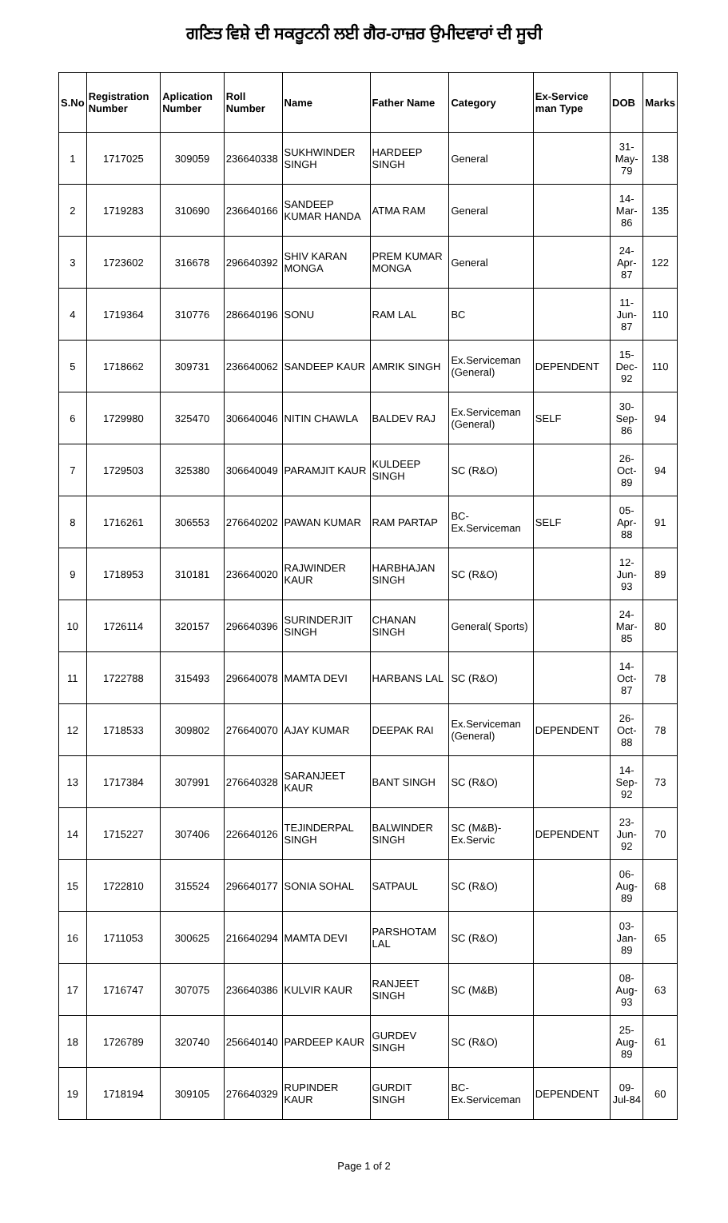ਗਣਿਤ ਵਿਸ਼ੇ ਦੀ ਸਕਰੂਟਨੀ ਲਈ ਗੈਰ-ਹਾਜ਼ਰ ਉਮੀਦਵਾਰਾਂ ਦੀ ਸੂਚੀ
| S.No | Registration Number | Aplication Number | Roll Number | Name | Father Name | Category | Ex-Service man Type | DOB | Marks |
| --- | --- | --- | --- | --- | --- | --- | --- | --- | --- |
| 1 | 1717025 | 309059 | 236640338 | SUKHWINDER SINGH | HARDEEP SINGH | General | | 31-May-79 | 138 |
| 2 | 1719283 | 310690 | 236640166 | SANDEEP KUMAR HANDA | ATMA RAM | General | | 14-Mar-86 | 135 |
| 3 | 1723602 | 316678 | 296640392 | SHIV KARAN MONGA | PREM KUMAR MONGA | General | | 24-Apr-87 | 122 |
| 4 | 1719364 | 310776 | 286640196 | SONU | RAM LAL | BC | | 11-Jun-87 | 110 |
| 5 | 1718662 | 309731 | 236640062 | SANDEEP KAUR | AMRIK SINGH | Ex.Serviceman (General) | DEPENDENT | 15-Dec-92 | 110 |
| 6 | 1729980 | 325470 | 306640046 | NITIN CHAWLA | BALDEV RAJ | Ex.Serviceman (General) | SELF | 30-Sep-86 | 94 |
| 7 | 1729503 | 325380 | 306640049 | PARAMJIT KAUR | KULDEEP SINGH | SC (R&O) | | 26-Oct-89 | 94 |
| 8 | 1716261 | 306553 | 276640202 | PAWAN KUMAR | RAM PARTAP | BC-Ex.Serviceman | SELF | 05-Apr-88 | 91 |
| 9 | 1718953 | 310181 | 236640020 | RAJWINDER KAUR | HARBHAJAN SINGH | SC (R&O) | | 12-Jun-93 | 89 |
| 10 | 1726114 | 320157 | 296640396 | SURINDERJIT SINGH | CHANAN SINGH | General( Sports) | | 24-Mar-85 | 80 |
| 11 | 1722788 | 315493 | 296640078 | MAMTA DEVI | HARBANS LAL | SC (R&O) | | 14-Oct-87 | 78 |
| 12 | 1718533 | 309802 | 276640070 | AJAY KUMAR | DEEPAK RAI | Ex.Serviceman (General) | DEPENDENT | 26-Oct-88 | 78 |
| 13 | 1717384 | 307991 | 276640328 | SARANJEET KAUR | BANT SINGH | SC (R&O) | | 14-Sep-92 | 73 |
| 14 | 1715227 | 307406 | 226640126 | TEJINDERPAL SINGH | BALWINDER SINGH | SC (M&B)-Ex.Servic | DEPENDENT | 23-Jun-92 | 70 |
| 15 | 1722810 | 315524 | 296640177 | SONIA SOHAL | SATPAUL | SC (R&O) | | 06-Aug-89 | 68 |
| 16 | 1711053 | 300625 | 216640294 | MAMTA DEVI | PARSHOTAM LAL | SC (R&O) | | 03-Jan-89 | 65 |
| 17 | 1716747 | 307075 | 236640386 | KULVIR KAUR | RANJEET SINGH | SC (M&B) | | 08-Aug-93 | 63 |
| 18 | 1726789 | 320740 | 256640140 | PARDEEP KAUR | GURDEV SINGH | SC (R&O) | | 25-Aug-89 | 61 |
| 19 | 1718194 | 309105 | 276640329 | RUPINDER KAUR | GURDIT SINGH | BC-Ex.Serviceman | DEPENDENT | 09-Jul-84 | 60 |
Page 1 of 2